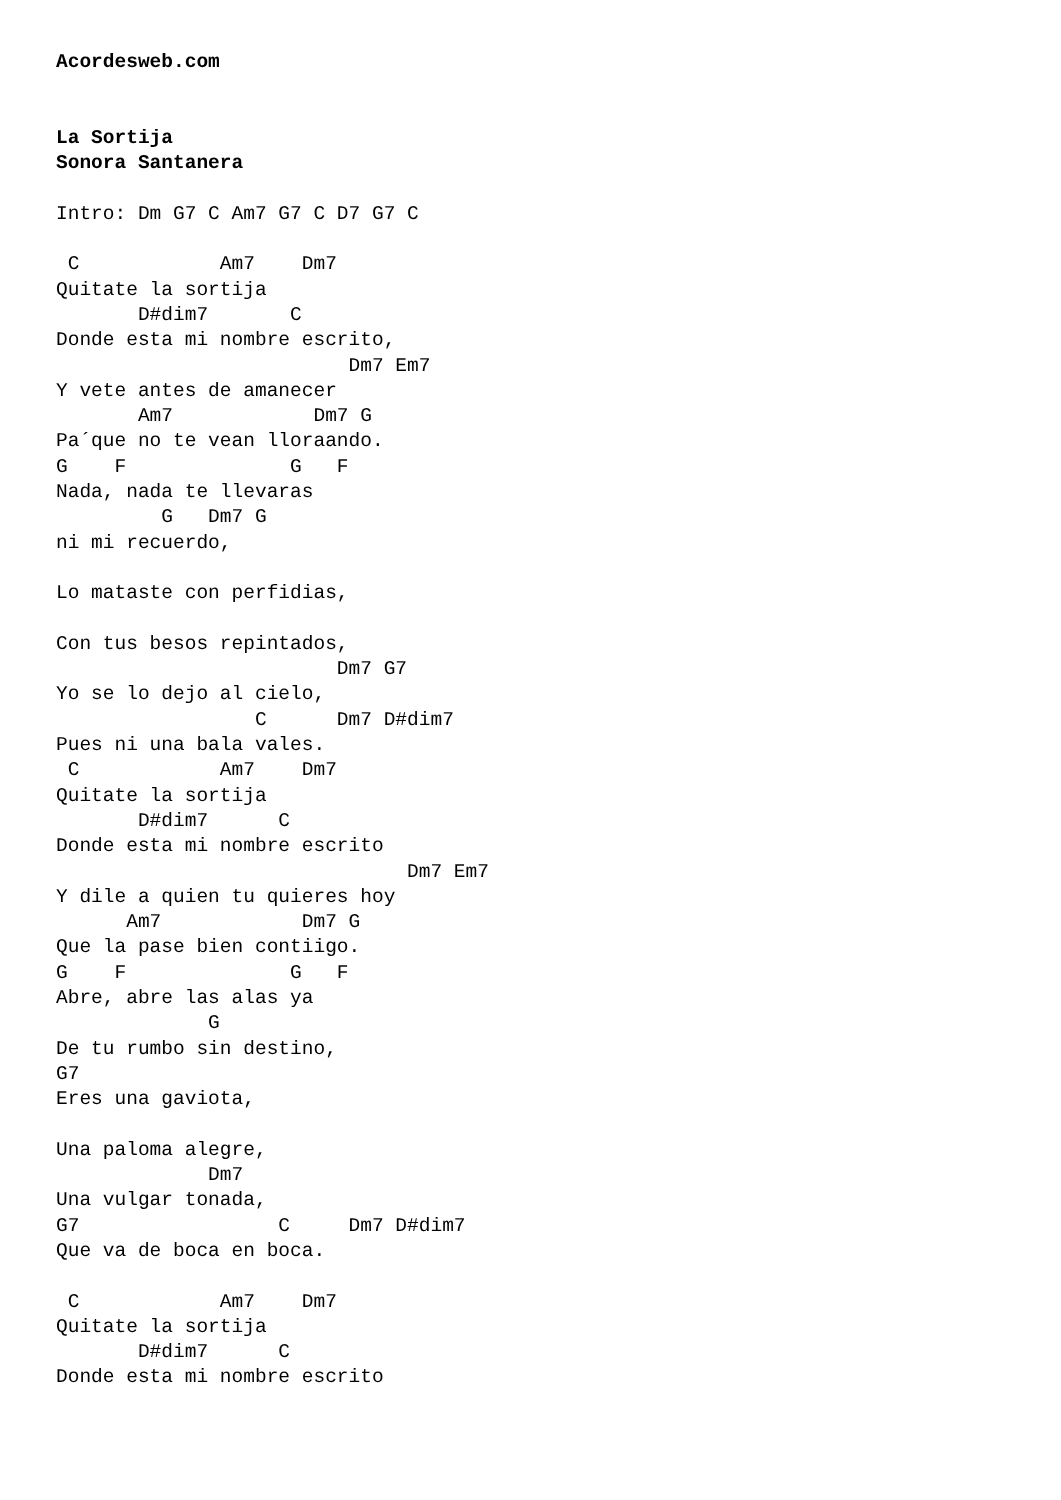Acordesweb.com


La Sortija
Sonora Santanera

Intro: Dm G7 C Am7 G7 C D7 G7 C

 C            Am7    Dm7
Quitate la sortija
       D#dim7       C
Donde esta mi nombre escrito,
                         Dm7 Em7
Y vete antes de amanecer
       Am7            Dm7 G
Pa´que no te vean lloraando.
G    F              G   F
Nada, nada te llevaras
         G   Dm7 G
ni mi recuerdo,

Lo mataste con perfidias,

Con tus besos repintados,
                        Dm7 G7
Yo se lo dejo al cielo,
                 C      Dm7 D#dim7
Pues ni una bala vales.
 C            Am7    Dm7
Quitate la sortija
       D#dim7      C
Donde esta mi nombre escrito
                              Dm7 Em7
Y dile a quien tu quieres hoy
      Am7            Dm7 G
Que la pase bien contiigo.
G    F              G   F
Abre, abre las alas ya
             G
De tu rumbo sin destino,
G7
Eres una gaviota,

Una paloma alegre,
             Dm7
Una vulgar tonada,
G7                 C     Dm7 D#dim7
Que va de boca en boca.

 C            Am7    Dm7
Quitate la sortija
       D#dim7      C
Donde esta mi nombre escrito